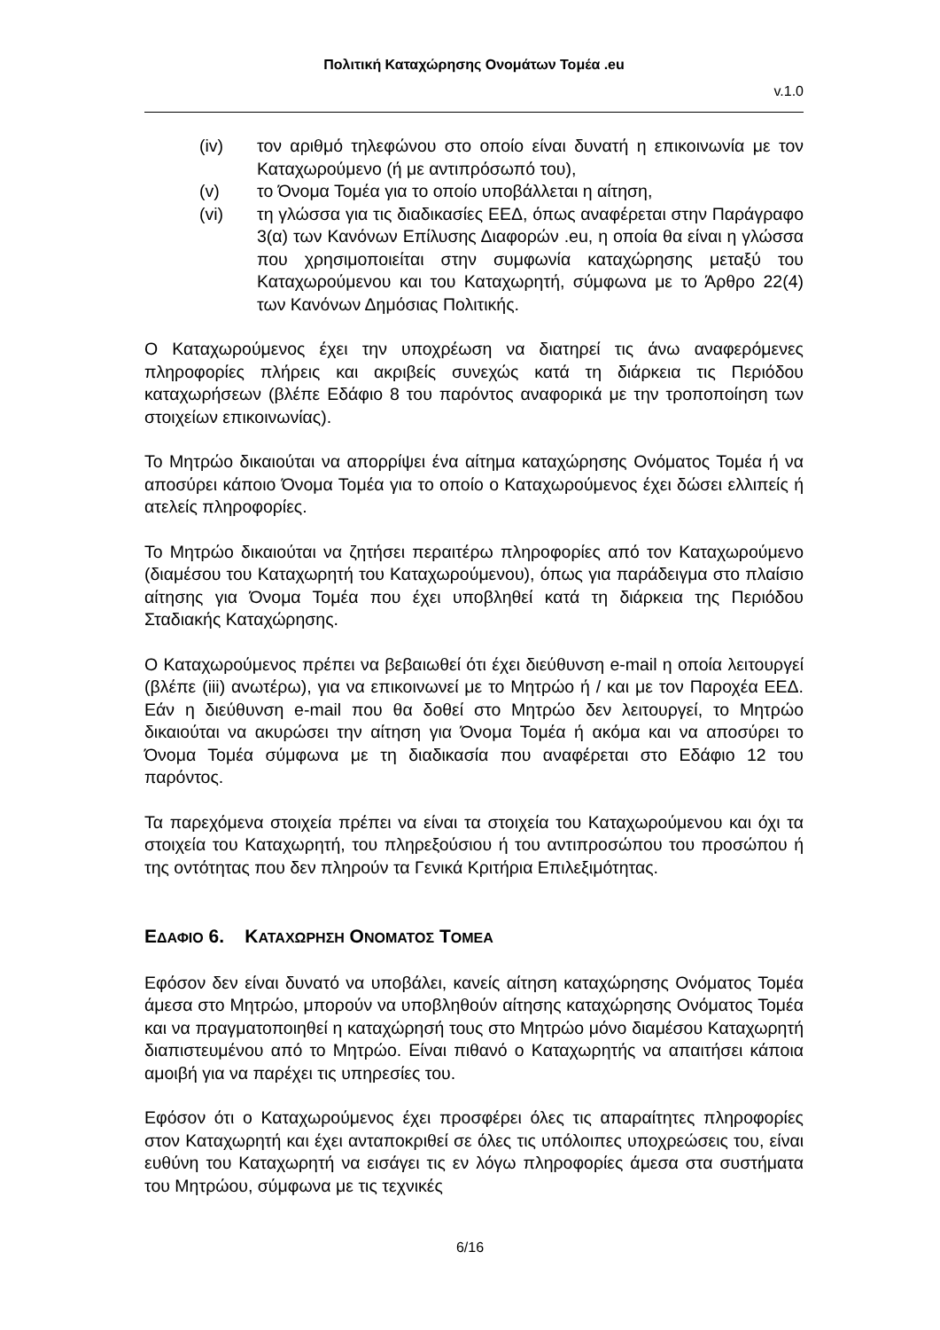Πολιτική Καταχώρησης Ονομάτων Τομέα .eu
v.1.0
(iv) τον αριθμό τηλεφώνου στο οποίο είναι δυνατή η επικοινωνία με τον Καταχωρούμενο (ή με αντιπρόσωπό του),
(v) το Όνομα Τομέα για το οποίο υποβάλλεται η αίτηση,
(vi) τη γλώσσα για τις διαδικασίες ΕΕΔ, όπως αναφέρεται στην Παράγραφο 3(α) των Κανόνων Επίλυσης Διαφορών .eu, η οποία θα είναι η γλώσσα που χρησιμοποιείται στην συμφωνία καταχώρησης μεταξύ του Καταχωρούμενου και του Καταχωρητή, σύμφωνα με το Άρθρο 22(4) των Κανόνων Δημόσιας Πολιτικής.
Ο Καταχωρούμενος έχει την υποχρέωση να διατηρεί τις άνω αναφερόμενες πληροφορίες πλήρεις και ακριβείς συνεχώς κατά τη διάρκεια τις Περιόδου καταχωρήσεων (βλέπε Εδάφιο 8 του παρόντος αναφορικά με την τροποποίηση των στοιχείων επικοινωνίας).
Το Μητρώο δικαιούται να απορρίψει ένα αίτημα καταχώρησης Ονόματος Τομέα ή να αποσύρει κάποιο Όνομα Τομέα για το οποίο ο Καταχωρούμενος έχει δώσει ελλιπείς ή ατελείς πληροφορίες.
Το Μητρώο δικαιούται να ζητήσει περαιτέρω πληροφορίες από τον Καταχωρούμενο (διαμέσου του Καταχωρητή του Καταχωρούμενου), όπως για παράδειγμα στο πλαίσιο αίτησης για Όνομα Τομέα που έχει υποβληθεί κατά τη διάρκεια της Περιόδου Σταδιακής Καταχώρησης.
Ο Καταχωρούμενος πρέπει να βεβαιωθεί ότι έχει διεύθυνση e-mail η οποία λειτουργεί (βλέπε (iii) ανωτέρω), για να επικοινωνεί με το Μητρώο ή / και με τον Παροχέα ΕΕΔ. Εάν η διεύθυνση e-mail που θα δοθεί στο Μητρώο δεν λειτουργεί, το Μητρώο δικαιούται να ακυρώσει την αίτηση για Όνομα Τομέα ή ακόμα και να αποσύρει το Όνομα Τομέα σύμφωνα με τη διαδικασία που αναφέρεται στο Εδάφιο 12 του παρόντος.
Τα παρεχόμενα στοιχεία πρέπει να είναι τα στοιχεία του Καταχωρούμενου και όχι τα στοιχεία του Καταχωρητή, του πληρεξούσιου ή του αντιπροσώπου του προσώπου ή της οντότητας που δεν πληρούν τα Γενικά Κριτήρια Επιλεξιμότητας.
ΕΔΑΦΙΟ 6. ΚΑΤΑΧΩΡΗΣΗ ΟΝΟΜΑΤΟΣ ΤΟΜΕΑ
Εφόσον δεν είναι δυνατό να υποβάλει, κανείς αίτηση καταχώρησης Ονόματος Τομέα άμεσα στο Μητρώο, μπορούν να υποβληθούν αίτησης καταχώρησης Ονόματος Τομέα και να πραγματοποιηθεί η καταχώρησή τους στο Μητρώο μόνο διαμέσου Καταχωρητή διαπιστευμένου από το Μητρώο. Είναι πιθανό ο Καταχωρητής να απαιτήσει κάποια αμοιβή για να παρέχει τις υπηρεσίες του.
Εφόσον ότι ο Καταχωρούμενος έχει προσφέρει όλες τις απαραίτητες πληροφορίες στον Καταχωρητή και έχει ανταποκριθεί σε όλες τις υπόλοιπες υποχρεώσεις του, είναι ευθύνη του Καταχωρητή να εισάγει τις εν λόγω πληροφορίες άμεσα στα συστήματα του Μητρώου, σύμφωνα με τις τεχνικές
6/16